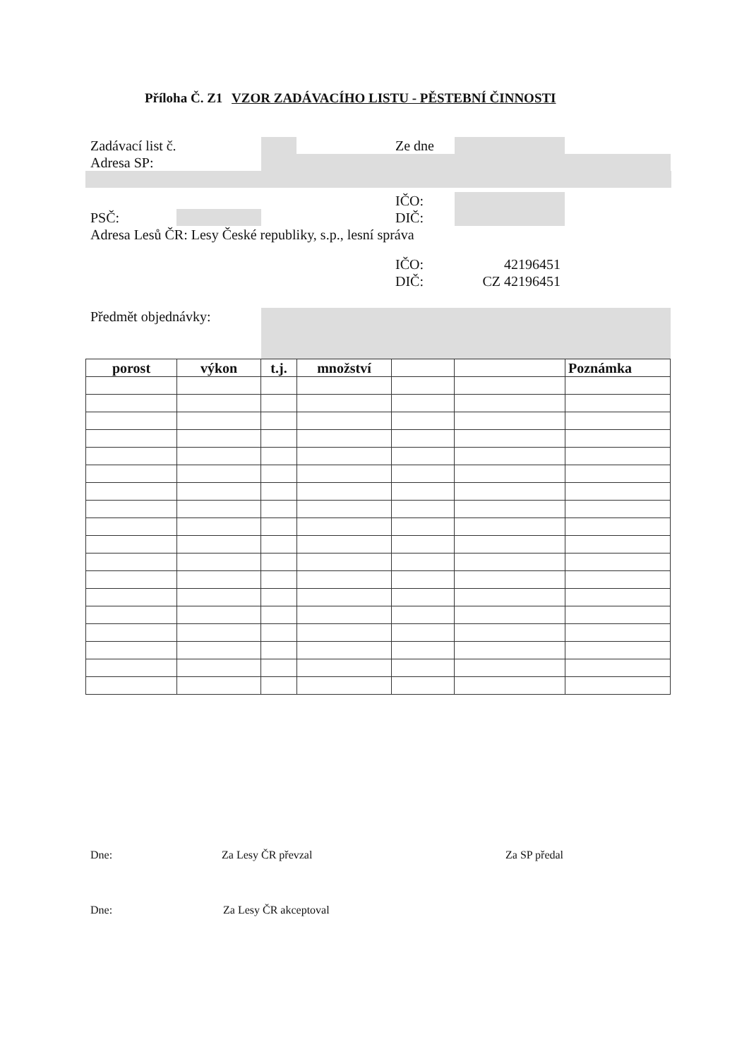Příloha Č. Z1 VZOR ZADÁVACÍHO LISTU - PĚSTEBNÍ ČINNOSTI
Zadávací list č. Ze dne
Adresa SP:
IČO:
PSČ: DIČ:
Adresa Lesů ČR: Lesy České republiky, s.p., lesní správa
IČO: 42196451
DIČ: CZ 42196451
Předmět objednávky:
| porost | výkon | t.j. | množství | | | Poznámka |
| --- | --- | --- | --- | --- | --- | --- |
Dne: Za Lesy ČR převzal Za SP předal
Dne: Za Lesy ČR akceptoval